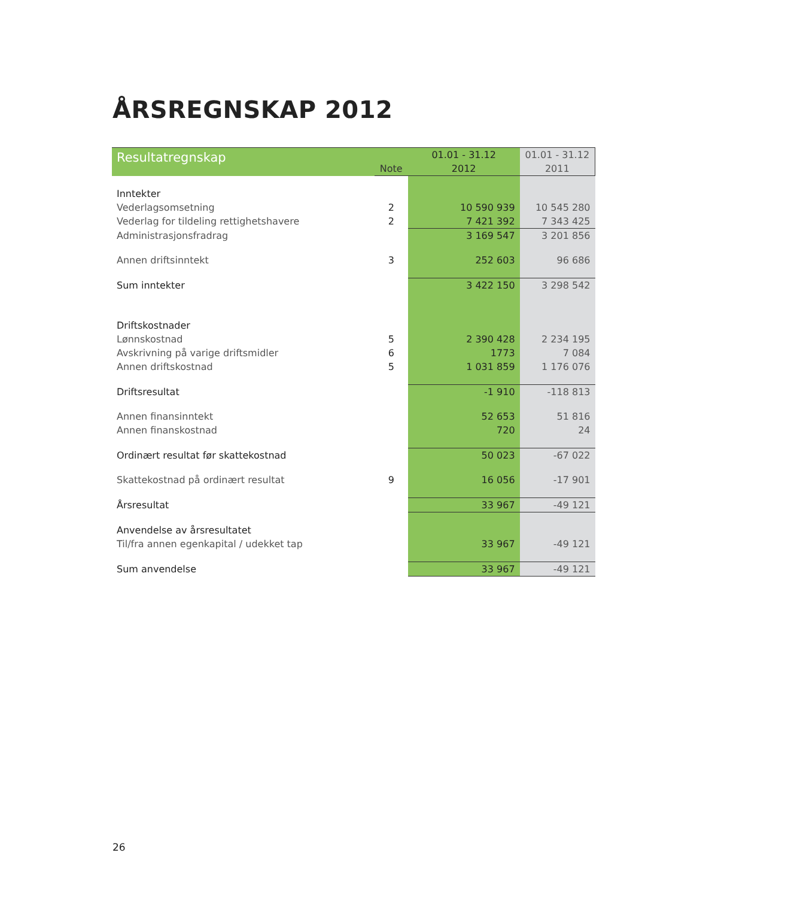ÅRSREGNSKAP 2012
| Resultatregnskap | | 01.01 - 31.12 | 01.01 - 31.12 |
| --- | --- | --- | --- |
| | Note | 2012 | 2011 |
| Inntekter | | | |
| Vederlagsomsetning | 2 | 10 590 939 | 10 545 280 |
| Vederlag for tildeling rettighetshavere | 2 | 7 421 392 | 7 343 425 |
| Administrasjonsfradrag | | 3 169 547 | 3 201 856 |
| Annen driftsinntekt | 3 | 252 603 | 96 686 |
| Sum inntekter | | 3 422 150 | 3 298 542 |
| Driftskostnader | | | |
| Lønnskostnad | 5 | 2 390 428 | 2 234 195 |
| Avskrivning på varige driftsmidler | 6 | 1773 | 7 084 |
| Annen driftskostnad | 5 | 1 031 859 | 1 176 076 |
| Driftsresultat | | -1 910 | -118 813 |
| Annen finansinntekt | | 52 653 | 51 816 |
| Annen finanskostnad | | 720 | 24 |
| Ordinært resultat før skattekostnad | | 50 023 | -67 022 |
| Skattekostnad på ordinært resultat | 9 | 16 056 | -17 901 |
| Årsresultat | | 33 967 | -49 121 |
| Anvendelse av årsresultatet | | | |
| Til/fra annen egenkapital / udekket tap | | 33 967 | -49 121 |
| Sum anvendelse | | 33 967 | -49 121 |
26